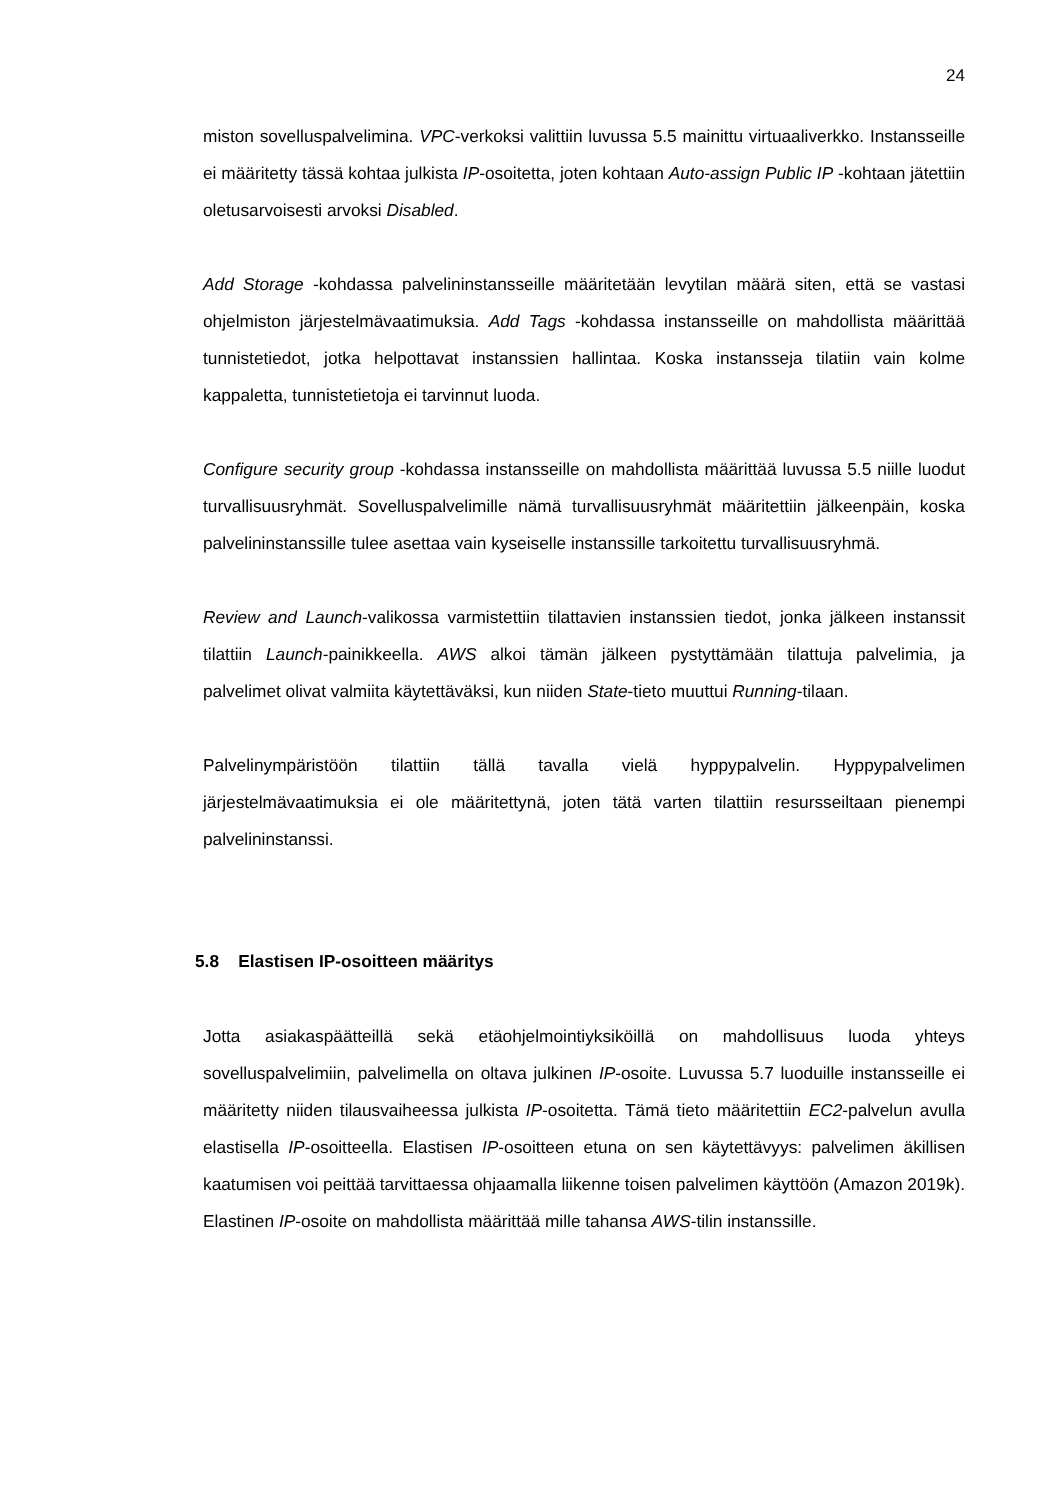24
miston sovelluspalvelimina. VPC-verkoksi valittiin luvussa 5.5 mainittu virtuaaliverkko. Instansseille ei määritetty tässä kohtaa julkista IP-osoitetta, joten kohtaan Auto-assign Public IP -kohtaan jätettiin oletusarvoisesti arvoksi Disabled.
Add Storage -kohdassa palvelininstansseille määritetään levytilan määrä siten, että se vastasi ohjelmiston järjestelmävaatimuksia. Add Tags -kohdassa instansseille on mahdollista määrittää tunnistetiedot, jotka helpottavat instanssien hallintaa. Koska instansseja tilatiin vain kolme kappaletta, tunnistetietoja ei tarvinnut luoda.
Configure security group -kohdassa instansseille on mahdollista määrittää luvussa 5.5 niille luodut turvallisuusryhmät. Sovelluspalvelimille nämä turvallisuusryhmät määritettiin jälkeenpäin, koska palvelininstanssille tulee asettaa vain kyseiselle instanssille tarkoitettu turvallisuusryhmä.
Review and Launch-valikossa varmistettiin tilattavien instanssien tiedot, jonka jälkeen instanssit tilattiin Launch-painikkeella. AWS alkoi tämän jälkeen pystyttämään tilattuja palvelimia, ja palvelimet olivat valmiita käytettäväksi, kun niiden State-tieto muuttui Running-tilaan.
Palvelinympäristöön tilattiin tällä tavalla vielä hyppypalvelin. Hyppypalvelimen järjestelmävaatimuksia ei ole määritettynä, joten tätä varten tilattiin resursseiltaan pienempi palvelininstanssi.
5.8 Elastisen IP-osoitteen määritys
Jotta asiakaspäätteillä sekä etäohjelmointiyksiköillä on mahdollisuus luoda yhteys sovelluspalvelimiin, palvelimella on oltava julkinen IP-osoite. Luvussa 5.7 luoduille instansseille ei määritetty niiden tilausvaiheessa julkista IP-osoitetta. Tämä tieto määritettiin EC2-palvelun avulla elastisella IP-osoitteella. Elastisen IP-osoitteen etuna on sen käytettävyys: palvelimen äkillisen kaatumisen voi peittää tarvittaessa ohjaamalla liikenne toisen palvelimen käyttöön (Amazon 2019k). Elastinen IP-osoite on mahdollista määrittää mille tahansa AWS-tilin instanssille.